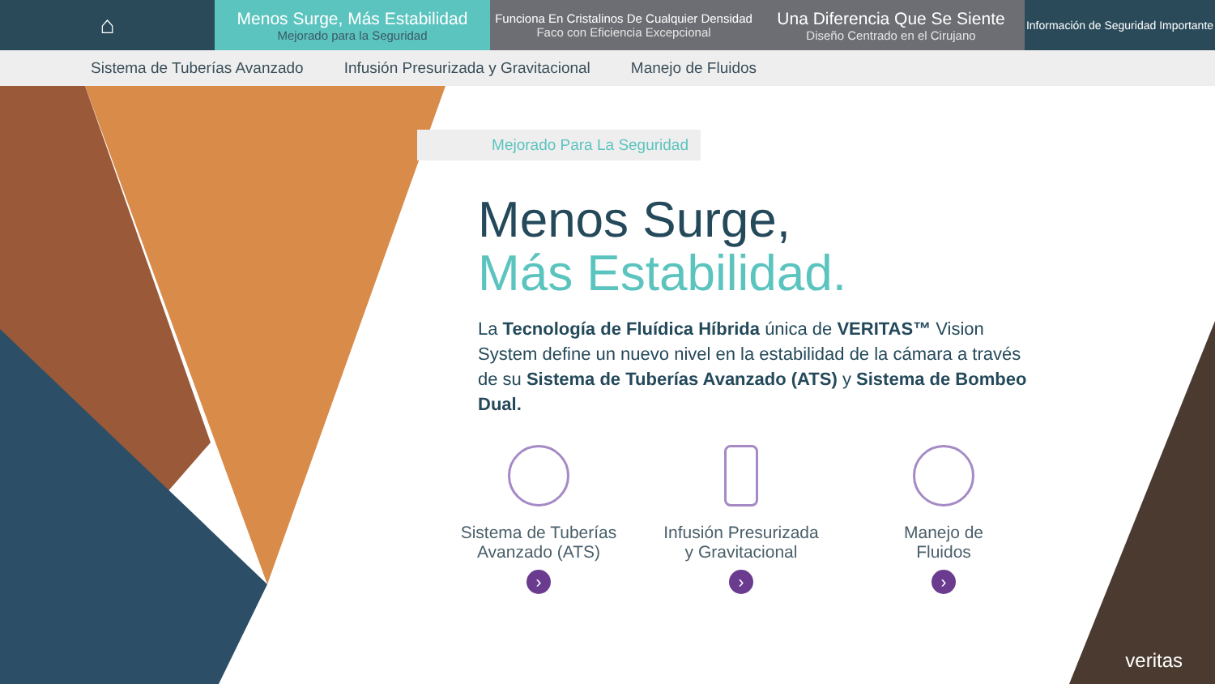⌂
Menos Surge, Más Estabilidad
Mejorado para la Seguridad
Funciona En Cristalinos De Cualquier Densidad
Faco con Eficiencia Excepcional
Una Diferencia Que Se Siente
Diseño Centrado en el Cirujano
Información de Seguridad Importante
Sistema de Tuberías Avanzado Infusión Presurizada y Gravitacional Manejo de Fluidos
Mejorado Para La Seguridad
Menos Surge,
Más Estabilidad.
La Tecnología de Fluídica Híbrida única de VERITAS™ Vision System define un nuevo nivel en la estabilidad de la cámara a través de su Sistema de Tuberías Avanzado (ATS) y Sistema de Bombeo Dual.
Sistema de Tuberías
Avanzado (ATS)
›
Infusión Presurizada
y Gravitacional
›
Manejo de
Fluidos
›
veritas